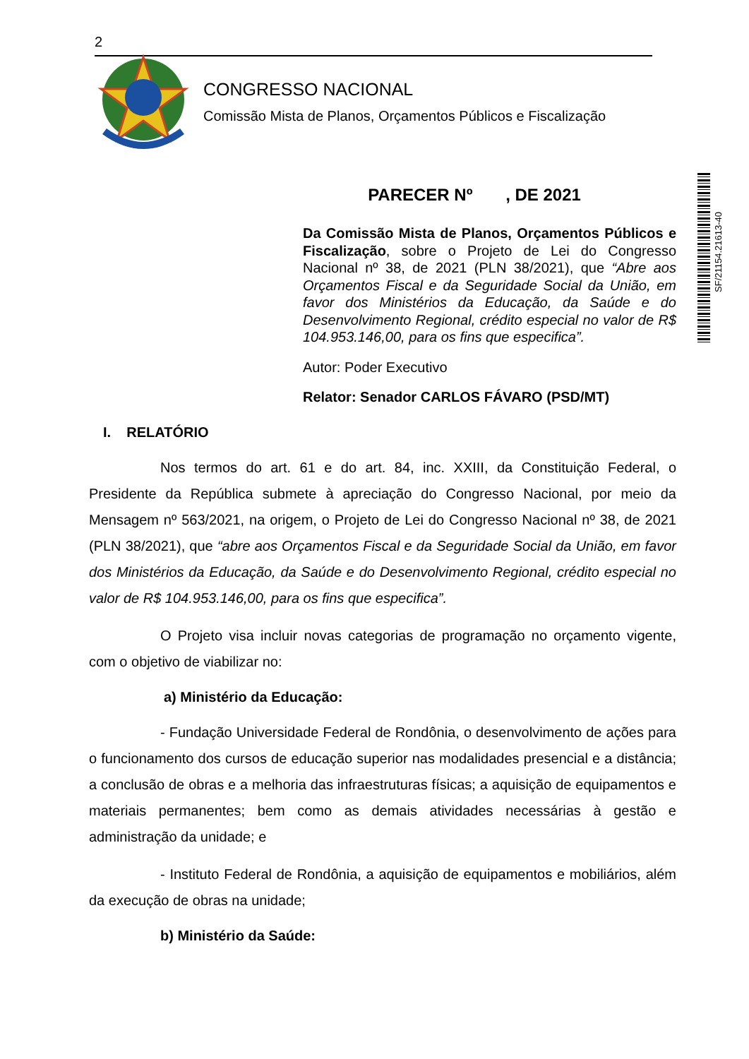2
CONGRESSO NACIONAL
Comissão Mista de Planos, Orçamentos Públicos e Fiscalização
SF/21154.21613-40
PARECER Nº , DE 2021
Da Comissão Mista de Planos, Orçamentos Públicos e Fiscalização, sobre o Projeto de Lei do Congresso Nacional nº 38, de 2021 (PLN 38/2021), que “Abre aos Orçamentos Fiscal e da Seguridade Social da União, em favor dos Ministérios da Educação, da Saúde e do Desenvolvimento Regional, crédito especial no valor de R$ 104.953.146,00, para os fins que especifica”.
Autor: Poder Executivo
Relator: Senador CARLOS FÁVARO (PSD/MT)
I. RELATÓRIO
Nos termos do art. 61 e do art. 84, inc. XXIII, da Constituição Federal, o Presidente da República submete à apreciação do Congresso Nacional, por meio da Mensagem nº 563/2021, na origem, o Projeto de Lei do Congresso Nacional nº 38, de 2021 (PLN 38/2021), que “abre aos Orçamentos Fiscal e da Seguridade Social da União, em favor dos Ministérios da Educação, da Saúde e do Desenvolvimento Regional, crédito especial no valor de R$ 104.953.146,00, para os fins que especifica”.
O Projeto visa incluir novas categorias de programação no orçamento vigente, com o objetivo de viabilizar no:
a) Ministério da Educação:
- Fundação Universidade Federal de Rondônia, o desenvolvimento de ações para o funcionamento dos cursos de educação superior nas modalidades presencial e a distância; a conclusão de obras e a melhoria das infraestruturas físicas; a aquisição de equipamentos e materiais permanentes; bem como as demais atividades necessárias à gestão e administração da unidade; e
- Instituto Federal de Rondônia, a aquisição de equipamentos e mobiliários, além da execução de obras na unidade;
b) Ministério da Saúde: